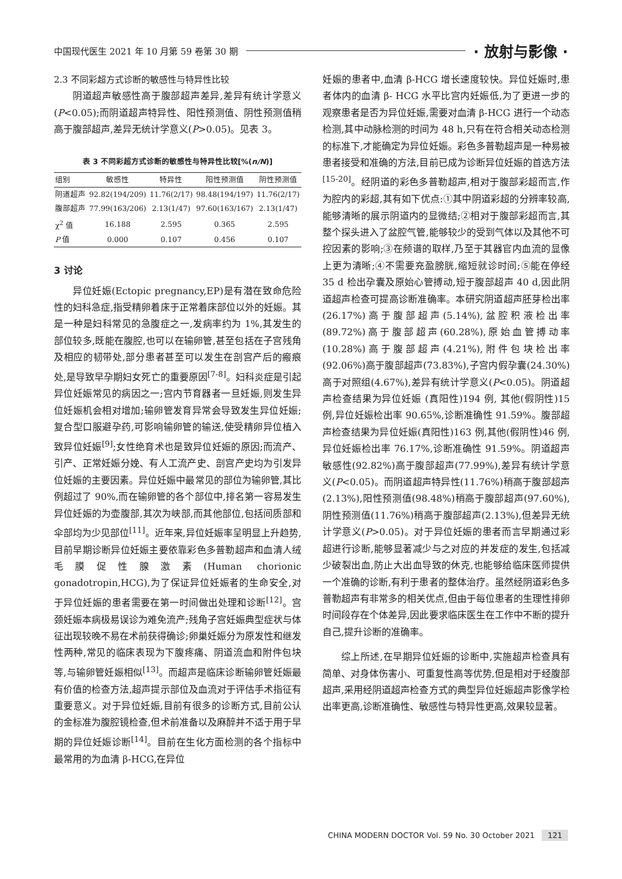中国现代医生 2021 年 10 月第 59 卷第 30 期 · 放射与影像 ·
2.3 不同彩超方式诊断的敏感性与特异性比较
阴道超声敏感性高于腹部超声差异,差异有统计学意义(P<0.05);而阴道超声特异性、阳性预测值、阴性预测值稍高于腹部超声,差异无统计学意义(P>0.05)。见表 3。
表 3 不同彩超方式诊断的敏感性与特异性比较[%( n/N )]
| 组别 | 敏感性 | 特异性 | 阳性预测值 | 阴性预测值 |
| --- | --- | --- | --- | --- |
| 阴道超声 | 92.82(194/209) | 11.76(2/17) | 98.48(194/197) | 11.76(2/17) |
| 腹部超声 | 77.99(163/206) | 2.13(1/47) | 97.60(163/167) | 2.13(1/47) |
| χ<sup>2</sup> 值 | 16.188 | 2.595 | 0.365 | 2.595 |
| P 值 | 0.000 | 0.107 | 0.456 | 0.107 |
3 讨论
异位妊娠(Ectopic pregnancy,EP)是有潜在致命危险性的妇科急症,指受精卵着床于正常着床部位以外的妊娠。其是一种是妇科常见的急腹症之一,发病率约为 1%,其发生的部位较多,既能在腹腔,也可以在输卵管,甚至包括在子宫残角及相应的韧带处,部分患者甚至可以发生在剖宫产后的瘢痕处,是导致早孕期妇女死亡的重要原因<sup>[7-8]</sup>。妇科炎症是引起异位妊娠常见的病因之一;宫内节育器者一旦妊娠,则发生异位妊娠机会相对增加;输卵管发育异常会导致发生异位妊娠;复合型口服避孕药,可影响输卵管的输送,使受精卵异位植入致异位妊娠<sup>[9]</sup>;女性绝育术也是致异位妊娠的原因;而流产、引产、正常妊娠分娩、有人工流产史、剖宫产史均为引发异位妊娠的主要因素。异位妊娠中最常见的部位为输卵管,其比例超过了 90%,而在输卵管的各个部位中,排名第一容易发生异位妊娠的为壶腹部,其次为峡部,而其他部位,包括间质部和伞部均为少见部位<sup>[11]</sup>。近年来,异位妊娠率呈明显上升趋势,目前早期诊断异位妊娠主要依靠彩色多普勒超声和血清人绒毛膜促性腺激素(Human chorionic gonadotropin,HCG),为了保证异位妊娠者的生命安全,对于异位妊娠的患者需要在第一时间做出处理和诊断<sup>[12]</sup>。宫颈妊娠本病极易误诊为难免流产;残角子宫妊娠典型症状与体征出现较晚不易在术前获得确诊;卵巢妊娠分为原发性和继发性两种,常见的临床表现为下腹疼痛、阴道流血和附件包块等,与输卵管妊娠相似<sup>[13]</sup>。而超声是临床诊断输卵管妊娠最有价值的检查方法,超声提示部位及血流对于评估手术指征有重要意义。对于异位妊娠,目前有很多的诊断方式,目前公认的金标准为腹腔镜检查,但术前准备以及麻醉并不适于用于早期的异位妊娠诊断<sup>[14]</sup>。目前在生化方面检测的各个指标中最常用的为血清 β-HCG,在异位
妊娠的患者中,血清 β-HCG 增长速度较快。异位妊娠时,患者体内的血清 β- HCG 水平比宫内妊娠低,为了更进一步的观察患者是否为异位妊娠,需要对血清 β-HCG 进行一个动态检测,其中动脉检测的时间为 48 h,只有在符合相关动态检测的标准下,才能确定为异位妊娠。彩色多普勒超声是一种易被患者接受和准确的方法,目前已成为诊断异位妊娠的首选方法<sup>[15-20]</sup>。经阴道的彩色多普勒超声,相对于腹部彩超而言,作为腔内的彩超,其有如下优点:①其中阴道彩超的分辨率较高,能够清晰的展示阴道内的显微结;②相对于腹部彩超而言,其整个探头进入了盆腔气管,能够较少的受到气体以及其他不可控因素的影响;③在频谱的取样,乃至于其器官内血流的显像上更为清晰;④不需要充盈膀胱,缩短就诊时间;⑤能在停经 35 d 检出孕囊及原始心管搏动,短于腹部超声 40 d,因此阴道超声检查可提高诊断准确率。本研究阴道超声胚芽检出率(26.17%)高于腹部超声(5.14%),盆腔积液检出率(89.72%)高于腹部超声(60.28%),原始血管搏动率(10.28%)高于腹部超声(4.21%),附件包块检出率(92.06%)高于腹部超声(73.83%),子宫内假孕囊(24.30%)高于对照组(4.67%),差异有统计学意义(P<0.05)。阴道超声检查结果为异位妊娠 (真阳性)194 例, 其他(假阴性)15 例,异位妊娠检出率 90.65%,诊断准确性 91.59%。腹部超声检查结果为异位妊娠(真阳性)163 例,其他(假阴性)46 例,异位妊娠检出率 76.17%,诊断准确性 91.59%。阴道超声敏感性(92.82%)高于腹部超声(77.99%),差异有统计学意义(P<0.05)。而阴道超声特异性(11.76%)稍高于腹部超声(2.13%),阳性预测值(98.48%)稍高于腹部超声(97.60%),阴性预测值(11.76%)稍高于腹部超声(2.13%),但差异无统计学意义(P>0.05)。对于异位妊娠的患者而言早期通过彩超进行诊断,能够显著减少与之对应的并发症的发生,包括减少破裂出血,防止大出血导致的休克,也能够给临床医师提供一个准确的诊断,有利于患者的整体治疗。虽然经阴道彩色多普勒超声有非常多的相关优点,但由于每位患者的生理性排卵时间段存在个体差异,因此要求临床医生在工作中不断的提升自己,提升诊断的准确率。
综上所述,在早期异位妊娠的诊断中,实施超声检查具有简单、对身体伤害小、可重复性高等优势,但是相对于经腹部超声,采用经阴道超声检查方式的典型异位妊娠超声影像学检出率更高,诊断准确性、敏感性与特异性更高,效果较显著。
CHINA MODERN DOCTOR Vol. 59 No. 30 October 2021 121